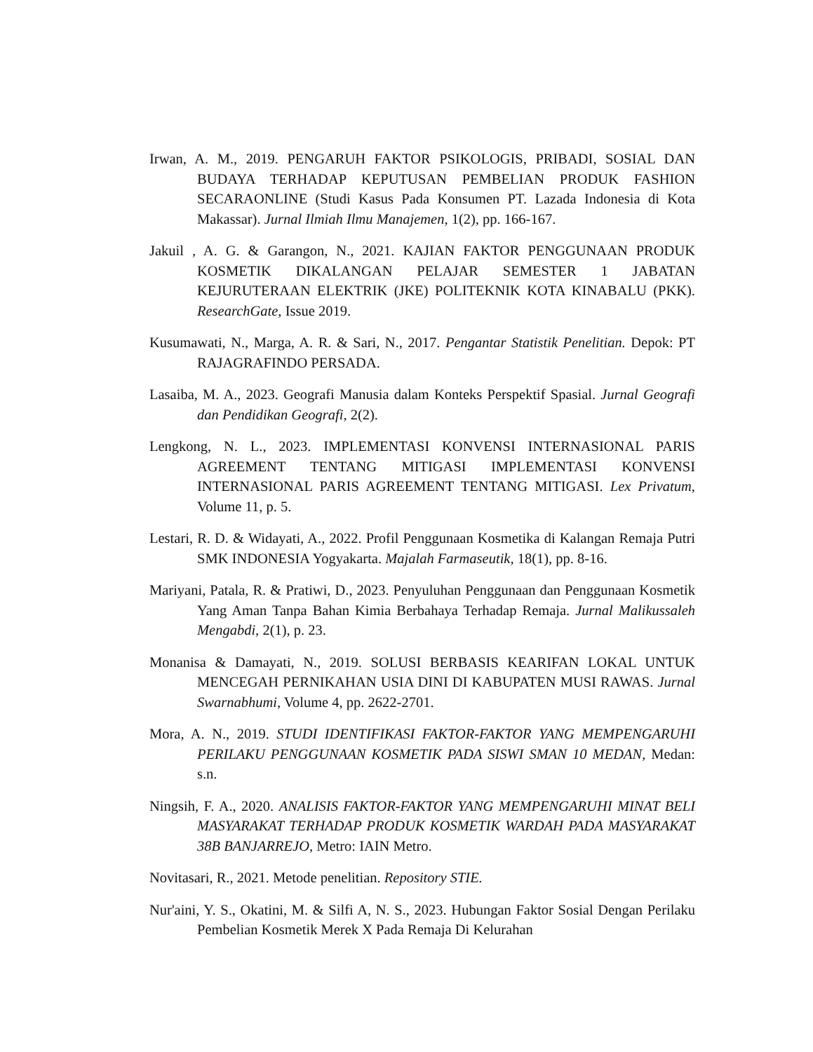Irwan, A. M., 2019. PENGARUH FAKTOR PSIKOLOGIS, PRIBADI, SOSIAL DAN BUDAYA TERHADAP KEPUTUSAN PEMBELIAN PRODUK FASHION SECARAONLINE (Studi Kasus Pada Konsumen PT. Lazada Indonesia di Kota Makassar). Jurnal Ilmiah Ilmu Manajemen, 1(2), pp. 166-167.
Jakuil , A. G. & Garangon, N., 2021. KAJIAN FAKTOR PENGGUNAAN PRODUK KOSMETIK DIKALANGAN PELAJAR SEMESTER 1 JABATAN KEJURUTERAAN ELEKTRIK (JKE) POLITEKNIK KOTA KINABALU (PKK). ResearchGate, Issue 2019.
Kusumawati, N., Marga, A. R. & Sari, N., 2017. Pengantar Statistik Penelitian. Depok: PT RAJAGRAFINDO PERSADA.
Lasaiba, M. A., 2023. Geografi Manusia dalam Konteks Perspektif Spasial. Jurnal Geografi dan Pendidikan Geografi, 2(2).
Lengkong, N. L., 2023. IMPLEMENTASI KONVENSI INTERNASIONAL PARIS AGREEMENT TENTANG MITIGASI IMPLEMENTASI KONVENSI INTERNASIONAL PARIS AGREEMENT TENTANG MITIGASI. Lex Privatum, Volume 11, p. 5.
Lestari, R. D. & Widayati, A., 2022. Profil Penggunaan Kosmetika di Kalangan Remaja Putri SMK INDONESIA Yogyakarta. Majalah Farmaseutik, 18(1), pp. 8-16.
Mariyani, Patala, R. & Pratiwi, D., 2023. Penyuluhan Penggunaan dan Penggunaan Kosmetik Yang Aman Tanpa Bahan Kimia Berbahaya Terhadap Remaja. Jurnal Malikussaleh Mengabdi, 2(1), p. 23.
Monanisa & Damayati, N., 2019. SOLUSI BERBASIS KEARIFAN LOKAL UNTUK MENCEGAH PERNIKAHAN USIA DINI DI KABUPATEN MUSI RAWAS. Jurnal Swarnabhumi, Volume 4, pp. 2622-2701.
Mora, A. N., 2019. STUDI IDENTIFIKASI FAKTOR-FAKTOR YANG MEMPENGARUHI PERILAKU PENGGUNAAN KOSMETIK PADA SISWI SMAN 10 MEDAN, Medan: s.n.
Ningsih, F. A., 2020. ANALISIS FAKTOR-FAKTOR YANG MEMPENGARUHI MINAT BELI MASYARAKAT TERHADAP PRODUK KOSMETIK WARDAH PADA MASYARAKAT 38B BANJARREJO, Metro: IAIN Metro.
Novitasari, R., 2021. Metode penelitian. Repository STIE.
Nur'aini, Y. S., Okatini, M. & Silfi A, N. S., 2023. Hubungan Faktor Sosial Dengan Perilaku Pembelian Kosmetik Merek X Pada Remaja Di Kelurahan